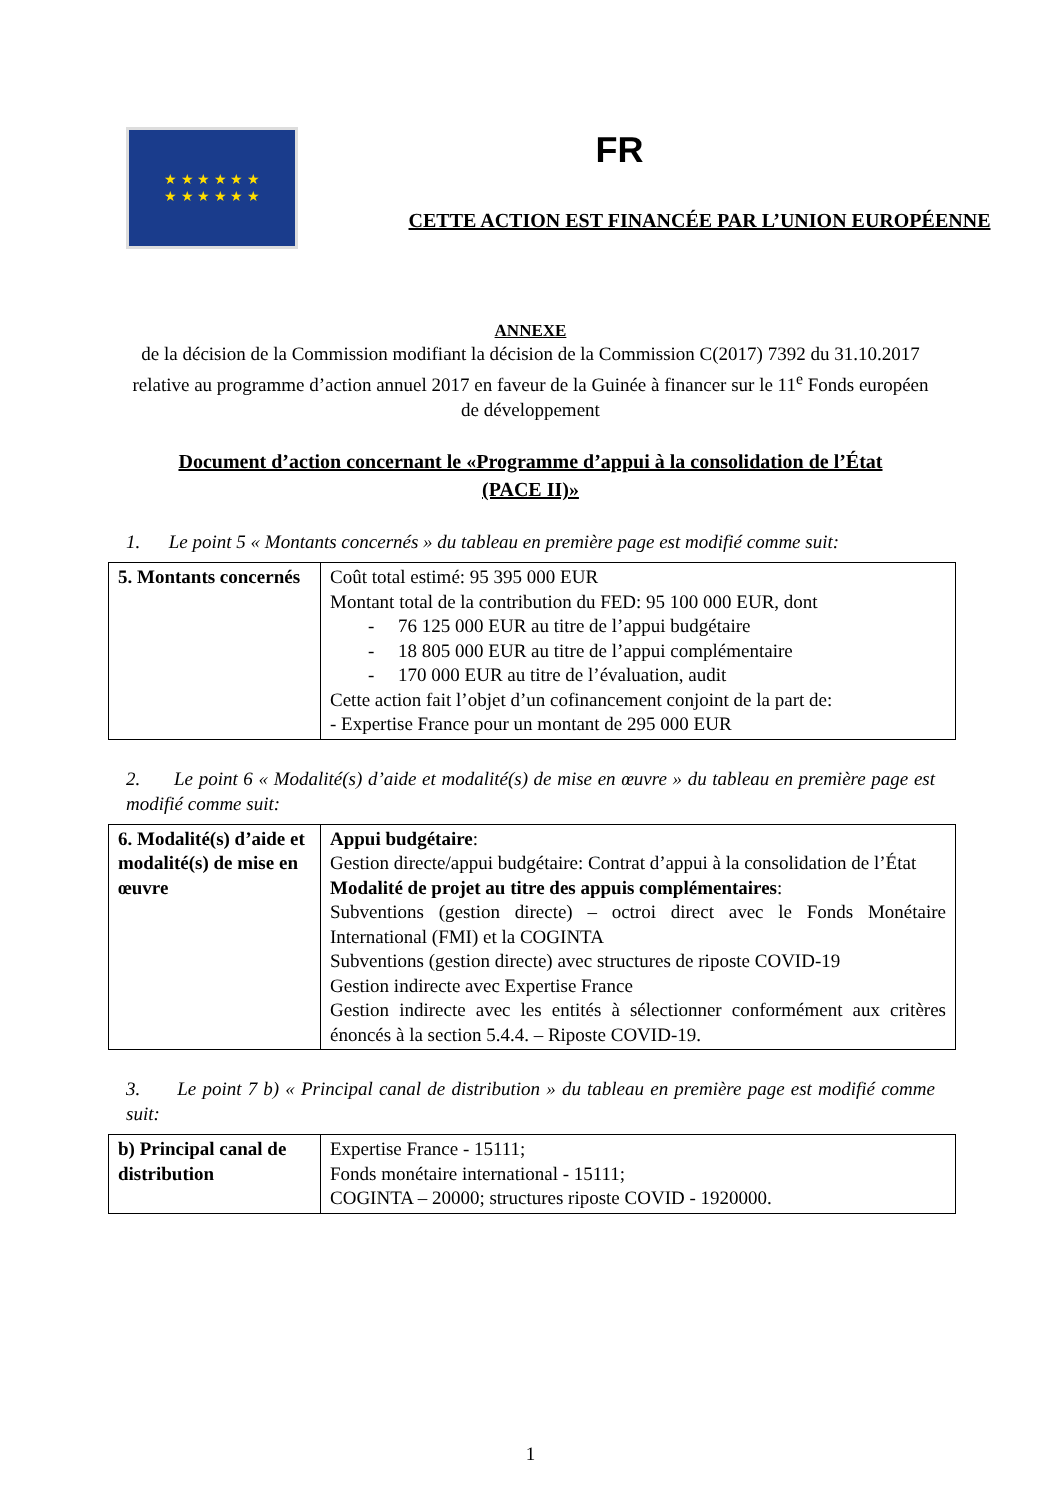★ ★ ★ ★ ★ ★
★ ★ ★ ★ ★ ★
FR
CETTE ACTION EST FINANCÉE PAR L’UNION EUROPÉENNE
ANNEXE
de la décision de la Commission modifiant la décision de la Commission C(2017) 7392 du 31.10.2017 relative au programme d’action annuel 2017 en faveur de la Guinée à financer sur le 11<sup>e</sup> Fonds européen de développement
Document d’action concernant le «Programme d’appui à la consolidation de l’État
(PACE II)»
1. Le point 5 « Montants concernés » du tableau en première page est modifié comme suit:
| 5. Montants concernés | Coût total estimé: 95 395 000 EUR Montant total de la contribution du FED: 95 100 000 EUR, dont - 76 125 000 EUR au titre de l’appui budgétaire - 18 805 000 EUR au titre de l’appui complémentaire - 170 000 EUR au titre de l’évaluation, audit Cette action fait l’objet d’un cofinancement conjoint de la part de: - Expertise France pour un montant de 295 000 EUR |
2. Le point 6 « Modalité(s) d’aide et modalité(s) de mise en œuvre » du tableau en première page est modifié comme suit:
| 6. Modalité(s) d’aide et modalité(s) de mise en œuvre | Appui budgétaire : Gestion directe/appui budgétaire: Contrat d’appui à la consolidation de l’État Modalité de projet au titre des appuis complémentaires : Subventions (gestion directe) – octroi direct avec le Fonds Monétaire International (FMI) et la COGINTA Subventions (gestion directe) avec structures de riposte COVID-19 Gestion indirecte avec Expertise France Gestion indirecte avec les entités à sélectionner conformément aux critères énoncés à la section 5.4.4. – Riposte COVID-19. |
3. Le point 7 b) « Principal canal de distribution » du tableau en première page est modifié comme suit:
| b) Principal canal de distribution | Expertise France - 15111; Fonds monétaire international - 15111; COGINTA – 20000; structures riposte COVID - 1920000. |
1